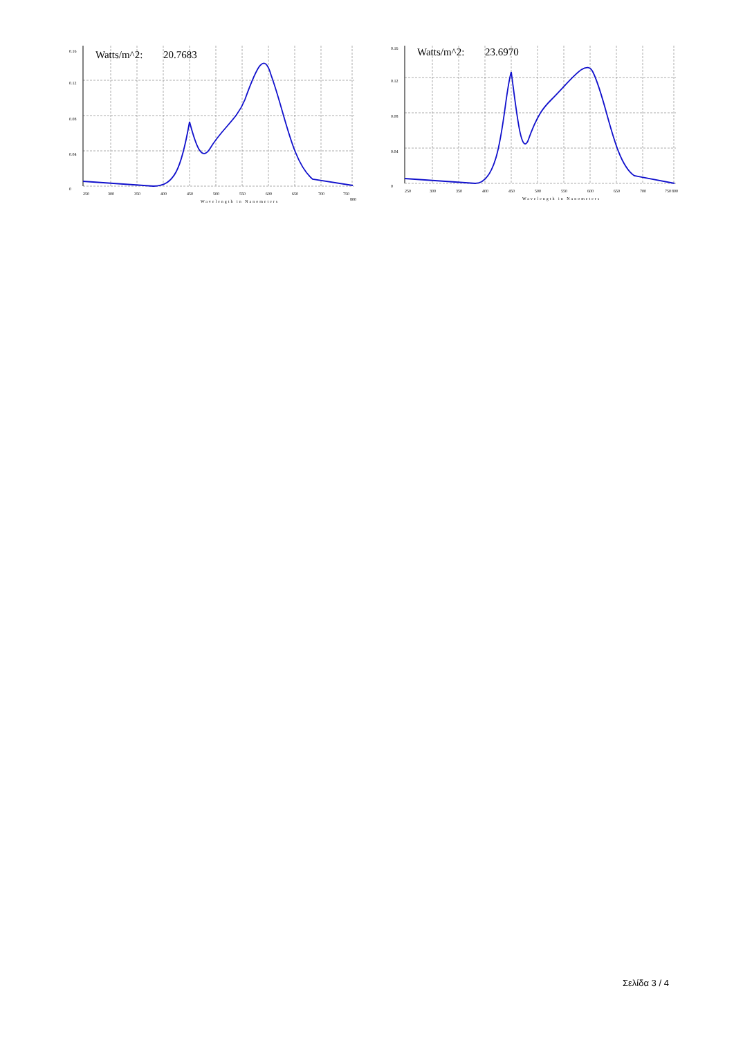Watts/m^2:
20.7683
0.16
0.12
0.08
0.04
0
250
300
350
400
450
500
550
600
650
700
750
800
Wavelength in Nanometers
Watts/m^2:
23.6970
0.16
0.12
0.08
0.04
0
250
300
350
400
450
500
550
600
650
700
750
800
Wavelength in Nanometers
Σελίδα 3 / 4